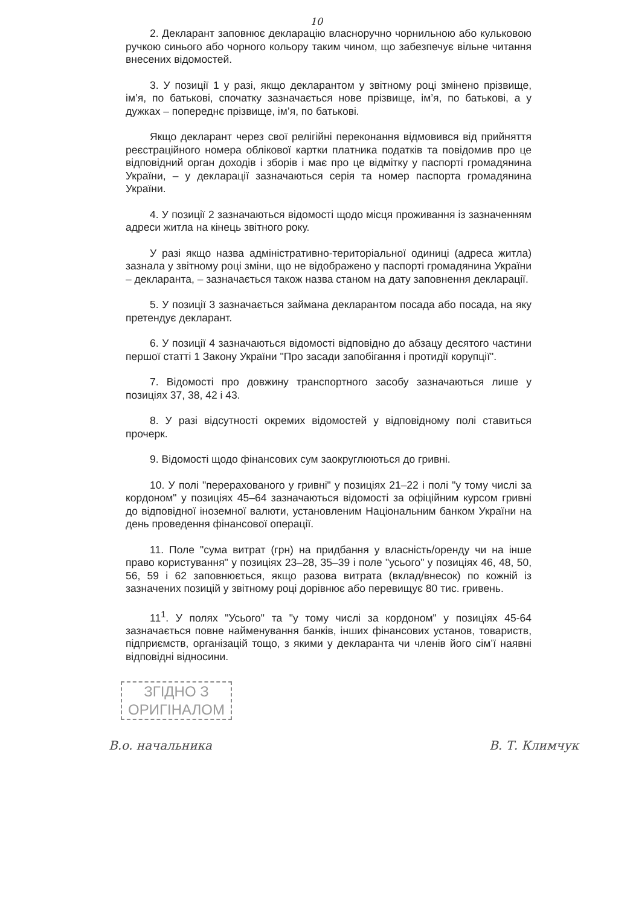10
2. Декларант заповнює декларацію власноручно чорнильною або кульковою ручкою синього або чорного кольору таким чином, що забезпечує вільне читання внесених відомостей.
3. У позиції 1 у разі, якщо декларантом у звітному році змінено прізвище, ім’я, по батькові, спочатку зазначається нове прізвище, ім’я, по батькові, а у дужках – попереднє прізвище, ім’я, по батькові.
Якщо декларант через свої релігійні переконання відмовився від прийняття реєстраційного номера облікової картки платника податків та повідомив про це відповідний орган доходів і зборів і має про це відмітку у паспорті громадянина України, – у декларації зазначаються серія та номер паспорта громадянина України.
4. У позиції 2 зазначаються відомості щодо місця проживання із зазначенням адреси житла на кінець звітного року.
У разі якщо назва адміністративно-територіальної одиниці (адреса житла) зазнала у звітному році зміни, що не відображено у паспорті громадянина України – декларанта, – зазначається також назва станом на дату заповнення декларації.
5. У позиції 3 зазначається займана декларантом посада або посада, на яку претендує декларант.
6. У позиції 4 зазначаються відомості відповідно до абзацу десятого частини першої статті 1 Закону України "Про засади запобігання і протидії корупції".
7. Відомості про довжину транспортного засобу зазначаються лише у позиціях 37, 38, 42 і 43.
8. У разі відсутності окремих відомостей у відповідному полі ставиться прочерк.
9. Відомості щодо фінансових сум заокруглюються до гривні.
10. У полі "перерахованого у гривні" у позиціях 21–22 і полі "у тому числі за кордоном" у позиціях 45–64 зазначаються відомості за офіційним курсом гривні до відповідної іноземної валюти, установленим Національним банком України на день проведення фінансової операції.
11. Поле "сума витрат (грн) на придбання у власність/оренду чи на інше право користування" у позиціях 23–28, 35–39 і поле "усього" у позиціях 46, 48, 50, 56, 59 і 62 заповнюється, якщо разова витрата (вклад/внесок) по кожній із зазначених позицій у звітному році дорівнює або перевищує 80 тис. гривень.
11<sup>1</sup>. У полях "Усього" та "у тому числі за кордоном" у позиціях 45-64 зазначається повне найменування банків, інших фінансових установ, товариств, підприємств, організацій тощо, з якими у декларанта чи членів його сім’ї наявні відповідні відносини.
ЗГІДНО З
ОРИГІНАЛОМ
В.о. начальника В. Т. Климчук